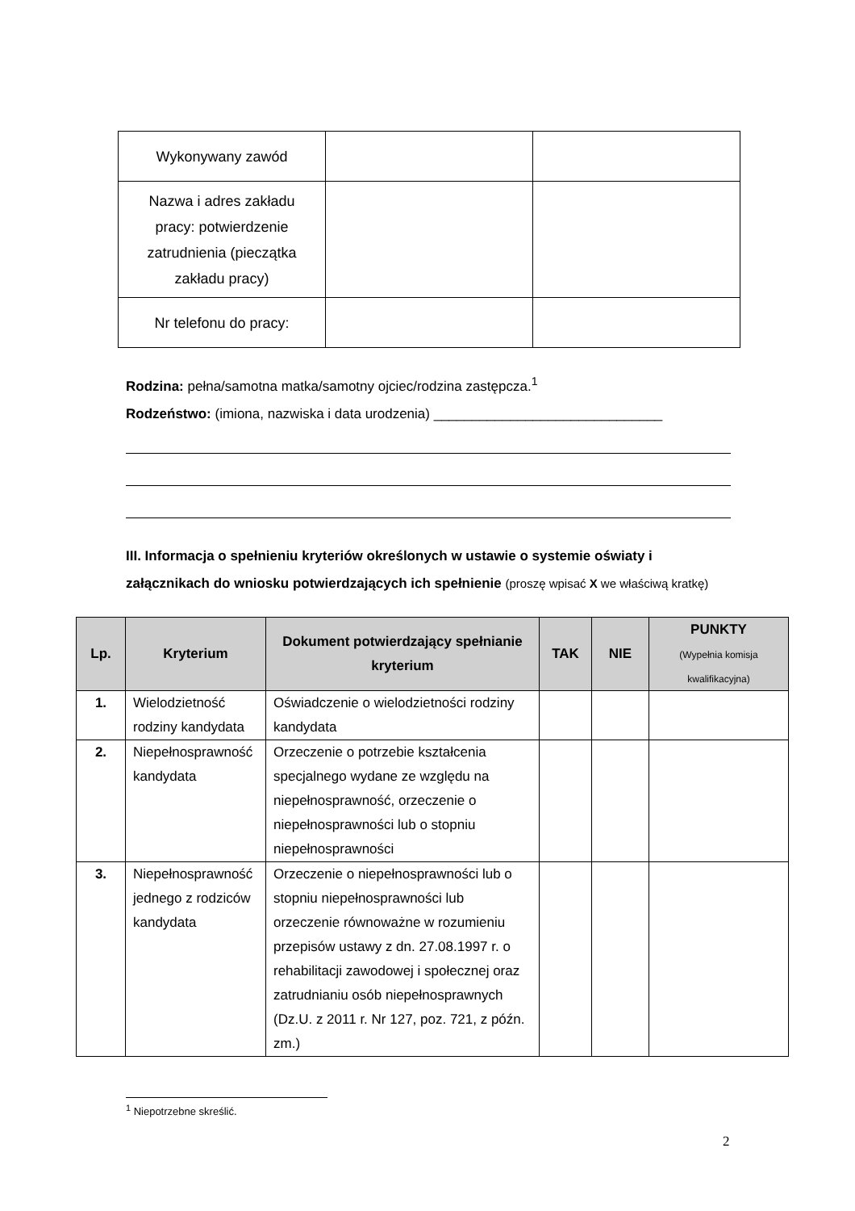| Wykonywany zawód | | |
| Nazwa i adres zakładu pracy: potwierdzenie zatrudnienia (pieczątka zakładu pracy) | | |
| Nr telefonu do pracy: | | |
Rodzina: pełna/samotna matka/samotny ojciec/rodzina zastępcza.<sup>1</sup>
Rodzeństwo: (imiona, nazwiska i data urodzenia) ______________________________
III. Informacja o spełnieniu kryteriów określonych w ustawie o systemie oświaty i załącznikach do wniosku potwierdzających ich spełnienie (proszę wpisać X we właściwą kratkę)
| Lp. | Kryterium | Dokument potwierdzający spełnianie kryterium | TAK | NIE | PUNKTY (Wypełnia komisja kwalifikacyjna) |
| --- | --- | --- | --- | --- | --- |
| 1. | Wielodzietność rodziny kandydata | Oświadczenie o wielodzietności rodziny kandydata | | | |
| 2. | Niepełnosprawność kandydata | Orzeczenie o potrzebie kształcenia specjalnego wydane ze względu na niepełnosprawność, orzeczenie o niepełnosprawności lub o stopniu niepełnosprawności | | | |
| 3. | Niepełnosprawność jednego z rodziców kandydata | Orzeczenie o niepełnosprawności lub o stopniu niepełnosprawności lub orzeczenie równoważne w rozumieniu przepisów ustawy z dn. 27.08.1997 r. o rehabilitacji zawodowej i społecznej oraz zatrudnianiu osób niepełnosprawnych (Dz.U. z 2011 r. Nr 127, poz. 721, z późn. zm.) | | | |
<sup>1</sup> Niepotrzebne skreślić.
2